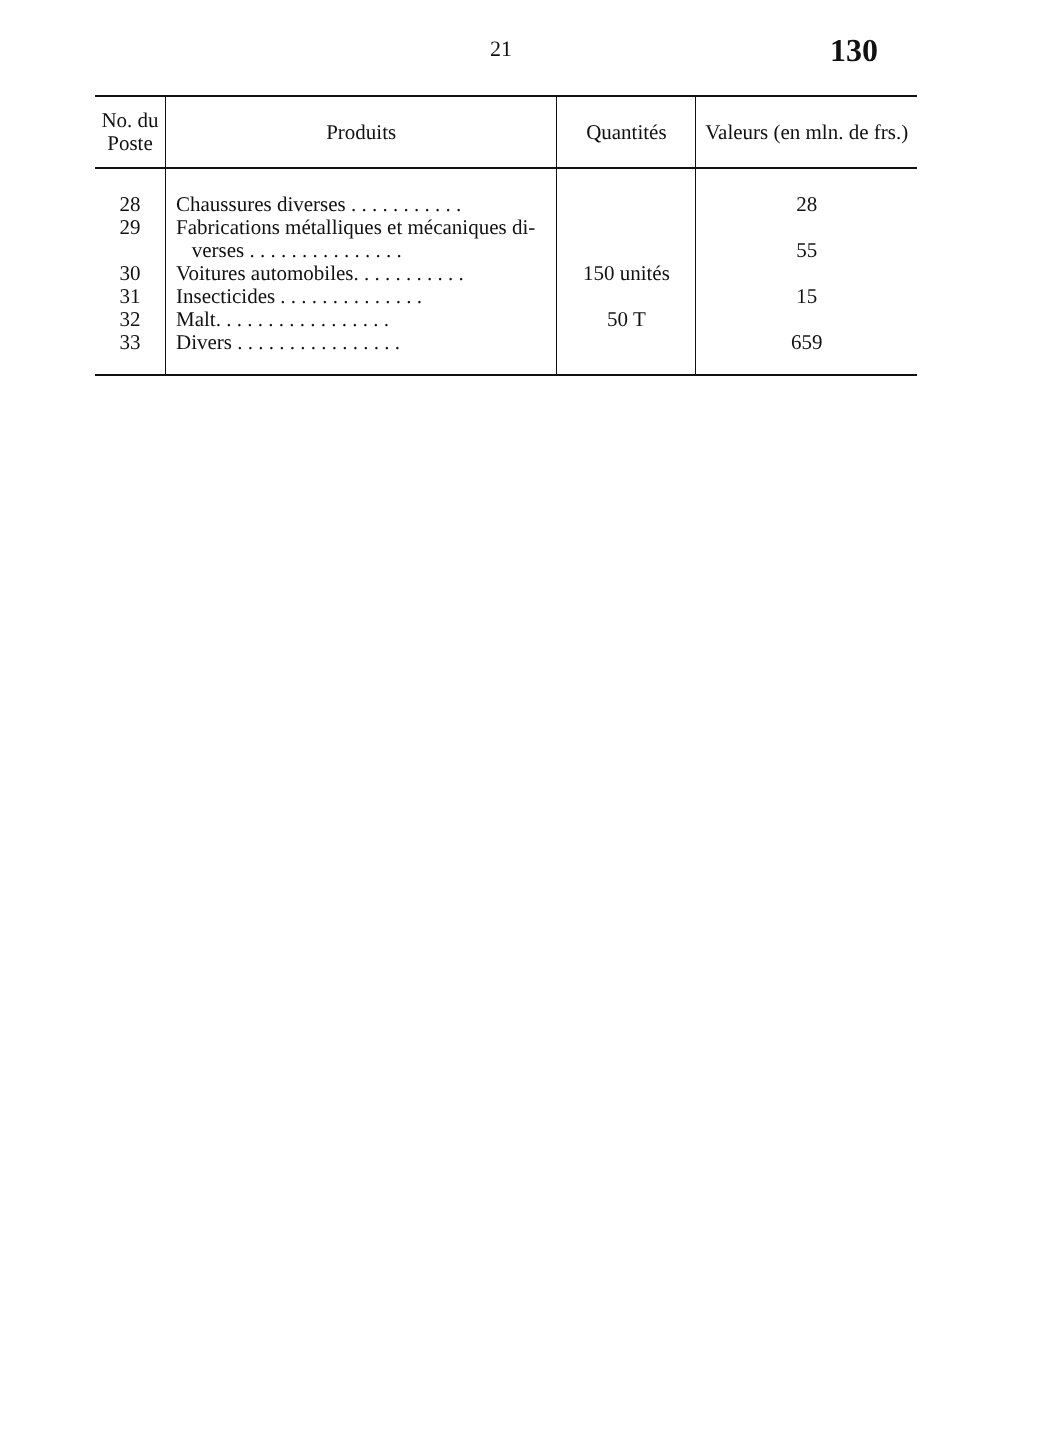21 130
| No. du Poste | Produits | Quantités | Valeurs (en mln. de frs.) |
| --- | --- | --- | --- |
| 28 29 30 31 32 33 | Chaussures diverses . . . . . . . . . . . Fabrications métalliques et mécaniques di- verses . . . . . . . . . . . . . . . Voitures automobiles. . . . . . . . . . . Insecticides . . . . . . . . . . . . . . Malt. . . . . . . . . . . . . . . . . Divers . . . . . . . . . . . . . . . . | 150 unités 50 T | 28 55 15 659 |